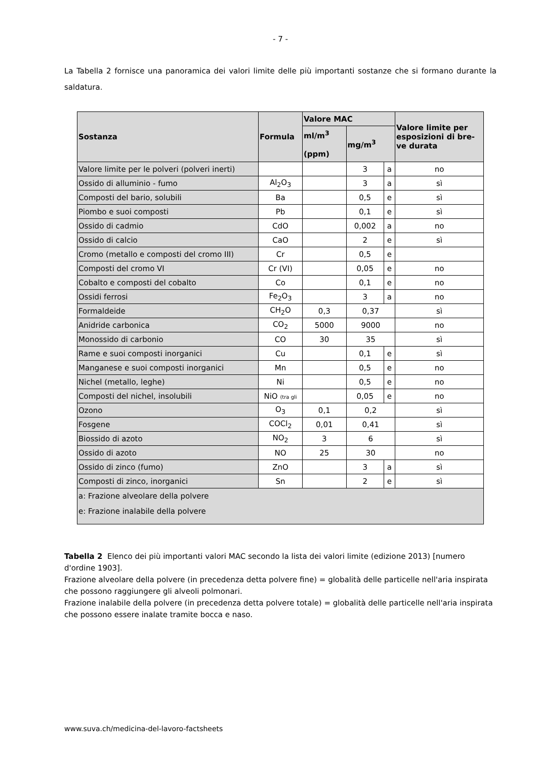- 7 -
La Tabella 2 fornisce una panoramica dei valori limite delle più importanti sostanze che si formano durante la saldatura.
| Sostanza | Formula | Valore MAC | | | Valore limite per esposizioni di bre-ve durata |
| --- | --- | --- | --- | --- | --- |
| | | ml/m<sup>3</sup> (ppm) | mg/m<sup>3</sup> | | |
| Valore limite per le polveri (polveri inerti) | | | 3 | a | no |
| Ossido di alluminio - fumo | Al<sub>2</sub>O<sub>3</sub> | | 3 | a | sì |
| Composti del bario, solubili | Ba | | 0,5 | e | sì |
| Piombo e suoi composti | Pb | | 0,1 | e | sì |
| Ossido di cadmio | CdO | | 0,002 | a | no |
| Ossido di calcio | CaO | | 2 | e | sì |
| Cromo (metallo e composti del cromo III) | Cr | | 0,5 | e | |
| Composti del cromo VI | Cr (VI) | | 0,05 | e | no |
| Cobalto e composti del cobalto | Co | | 0,1 | e | no |
| Ossidi ferrosi | Fe<sub>2</sub>O<sub>3</sub> | | 3 | a | no |
| Formaldeide | CH<sub>2</sub>O | 0,3 | 0,37 | | sì |
| Anidride carbonica | CO<sub>2</sub> | 5000 | 9000 | | no |
| Monossido di carbonio | CO | 30 | 35 | | sì |
| Rame e suoi composti inorganici | Cu | | 0,1 | e | sì |
| Manganese e suoi composti inorganici | Mn | | 0,5 | e | no |
| Nichel (metallo, leghe) | Ni | | 0,5 | e | no |
| Composti del nichel, insolubili | NiO (tra gli | | 0,05 | e | no |
| Ozono | O<sub>3</sub> | 0,1 | 0,2 | | sì |
| Fosgene | COCl<sub>2</sub> | 0,01 | 0,41 | | sì |
| Biossido di azoto | NO<sub>2</sub> | 3 | 6 | | sì |
| Ossido di azoto | NO | 25 | 30 | | no |
| Ossido di zinco (fumo) | ZnO | | 3 | a | sì |
| Composti di zinco, inorganici | Sn | | 2 | e | sì |
| a: Frazione alveolare della polvere e: Frazione inalabile della polvere | | | | | |
Tabella 2 Elenco dei più importanti valori MAC secondo la lista dei valori limite (edizione 2013) [numero d'ordine 1903].
Frazione alveolare della polvere (in precedenza detta polvere fine) = globalità delle particelle nell'aria inspirata che possono raggiungere gli alveoli polmonari.
Frazione inalabile della polvere (in precedenza detta polvere totale) = globalità delle particelle nell'aria inspirata che possono essere inalate tramite bocca e naso.
www.suva.ch/medicina-del-lavoro-factsheets